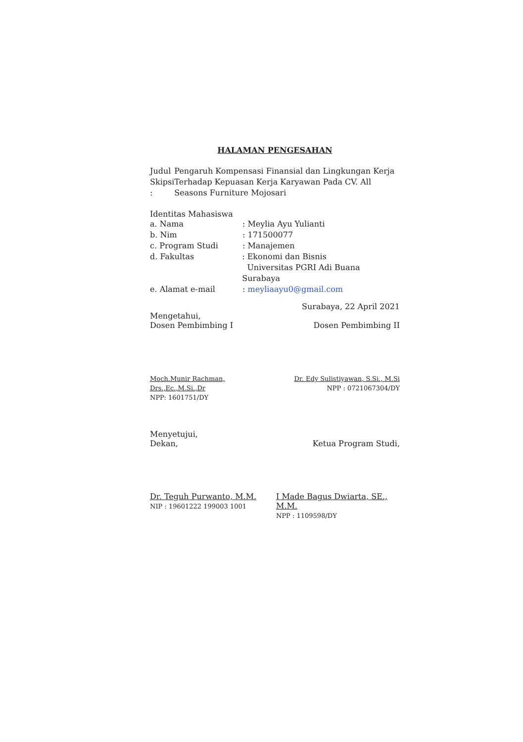HALAMAN PENGESAHAN
Judul Skipsi :
Pengaruh Kompensasi Finansial dan Lingkungan Kerja Terhadap Kepuasan Kerja Karyawan Pada CV. All Seasons Furniture Mojosari
Identitas Mahasiswa
a. Nama : Meylia Ayu Yulianti
b. Nim : 171500077
c. Program Studi : Manajemen
d. Fakultas : Ekonomi dan Bisnis
Universitas PGRI Adi Buana Surabaya
e. Alamat e-mail : meyliaayu0@gmail.com
Surabaya, 22 April 2021
Mengetahui,
Dosen Pembimbing I
Dosen Pembimbing II
Moch.Munir Rachman, Drs.,Ec.,M.Si.,Dr
NPP: 1601751/DY
Dr. Edy Sulistiyawan, S.Si., M.Si
NPP : 0721067304/DY
Menyetujui,
Dekan,
Ketua Program Studi,
Dr. Teguh Purwanto, M.M.
NIP : 19601222 199003 1001
I Made Bagus Dwiarta, SE., M.M.
NPP : 1109598/DY